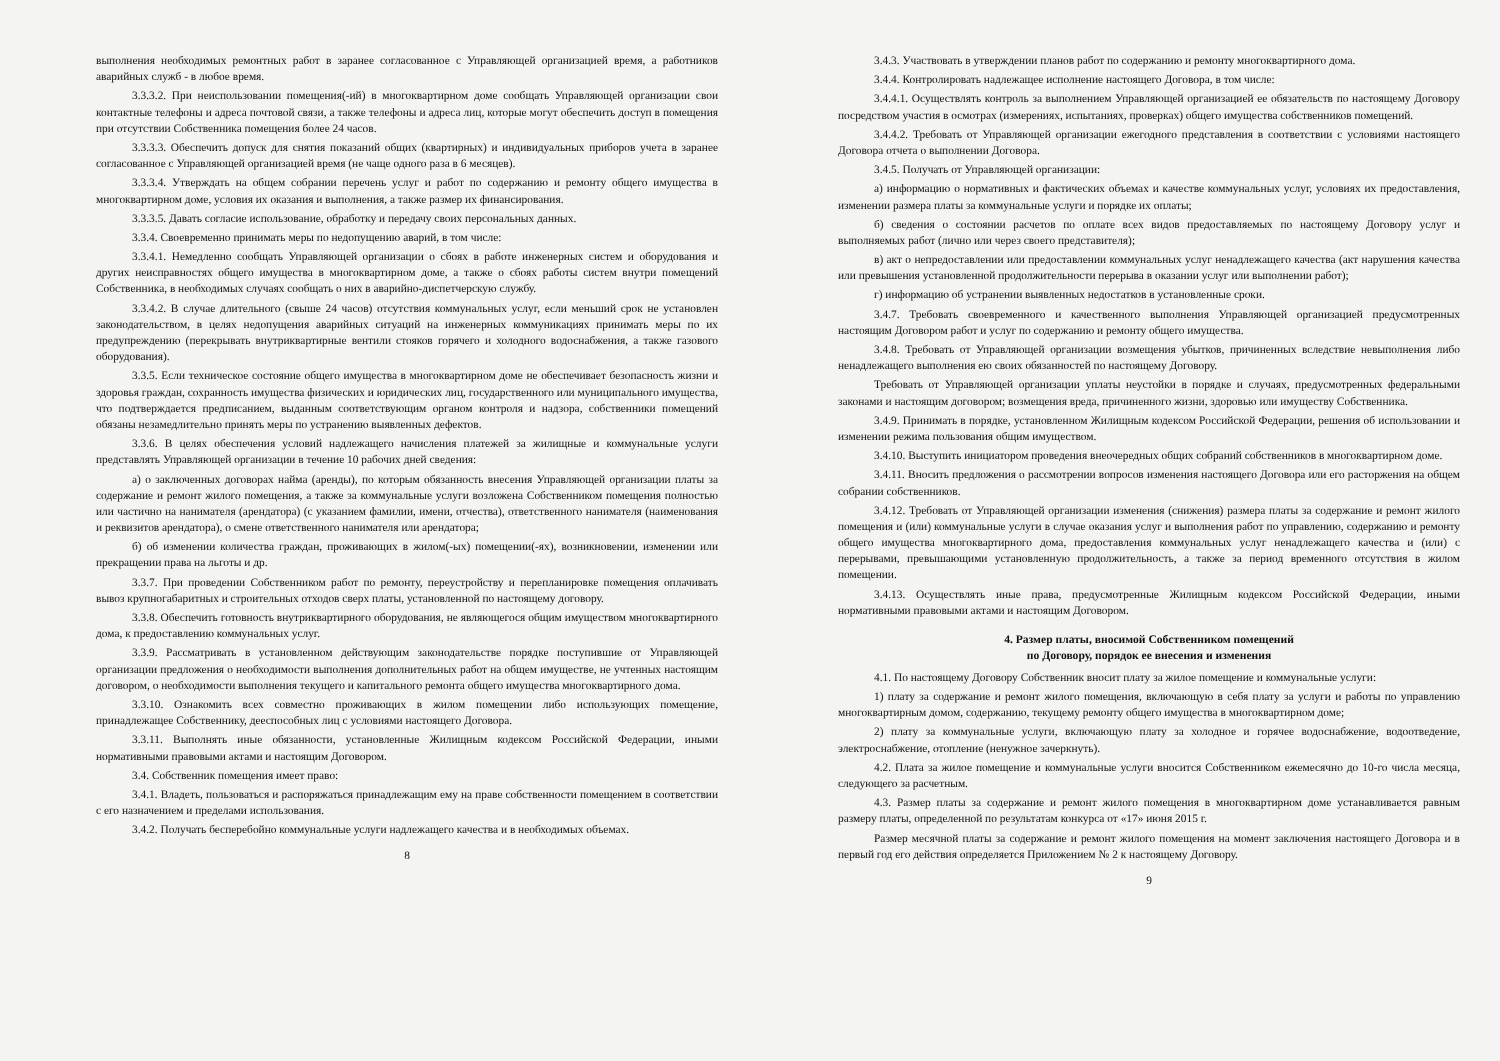выполнения необходимых ремонтных работ в заранее согласованное с Управляющей организацией время, а работников аварийных служб - в любое время.
3.3.3.2. При неиспользовании помещения(-ий) в многоквартирном доме сообщать Управляющей организации свои контактные телефоны и адреса почтовой связи, а также телефоны и адреса лиц, которые могут обеспечить доступ в помещения при отсутствии Собственника помещения более 24 часов.
3.3.3.3. Обеспечить допуск для снятия показаний общих (квартирных) и индивидуальных приборов учета в заранее согласованное с Управляющей организацией время (не чаще одного раза в 6 месяцев).
3.3.3.4. Утверждать на общем собрании перечень услуг и работ по содержанию и ремонту общего имущества в многоквартирном доме, условия их оказания и выполнения, а также размер их финансирования.
3.3.3.5. Давать согласие использование, обработку и передачу своих персональных данных.
3.3.4. Своевременно принимать меры по недопущению аварий, в том числе:
3.3.4.1. Немедленно сообщать Управляющей организации о сбоях в работе инженерных систем и оборудования и других неисправностях общего имущества в многоквартирном доме, а также о сбоях работы систем внутри помещений Собственника, в необходимых случаях сообщать о них в аварийно-диспетчерскую службу.
3.3.4.2. В случае длительного (свыше 24 часов) отсутствия коммунальных услуг, если меньший срок не установлен законодательством, в целях недопущения аварийных ситуаций на инженерных коммуникациях принимать меры по их предупреждению (перекрывать внутриквартирные вентили стояков горячего и холодного водоснабжения, а также газового оборудования).
3.3.5. Если техническое состояние общего имущества в многоквартирном доме не обеспечивает безопасность жизни и здоровья граждан, сохранность имущества физических и юридических лиц, государственного или муниципального имущества, что подтверждается предписанием, выданным соответствующим органом контроля и надзора, собственники помещений обязаны незамедлительно принять меры по устранению выявленных дефектов.
3.3.6. В целях обеспечения условий надлежащего начисления платежей за жилищные и коммунальные услуги представлять Управляющей организации в течение 10 рабочих дней сведения:
а) о заключенных договорах найма (аренды), по которым обязанность внесения Управляющей организации платы за содержание и ремонт жилого помещения, а также за коммунальные услуги возложена Собственником помещения полностью или частично на нанимателя (арендатора) (с указанием фамилии, имени, отчества), ответственного нанимателя (наименования и реквизитов арендатора), о смене ответственного нанимателя или арендатора;
б) об изменении количества граждан, проживающих в жилом(-ых) помещении(-ях), возникновении, изменении или прекращении права на льготы и др.
3.3.7. При проведении Собственником работ по ремонту, переустройству и перепланировке помещения оплачивать вывоз крупногабаритных и строительных отходов сверх платы, установленной по настоящему договору.
3.3.8. Обеспечить готовность внутриквартирного оборудования, не являющегося общим имуществом многоквартирного дома, к предоставлению коммунальных услуг.
3.3.9. Рассматривать в установленном действующим законодательстве порядке поступившие от Управляющей организации предложения о необходимости выполнения дополнительных работ на общем имуществе, не учтенных настоящим договором, о необходимости выполнения текущего и капитального ремонта общего имущества многоквартирного дома.
3.3.10. Ознакомить всех совместно проживающих в жилом помещении либо использующих помещение, принадлежащее Собственнику, дееспособных лиц с условиями настоящего Договора.
3.3.11. Выполнять иные обязанности, установленные Жилищным кодексом Российской Федерации, иными нормативными правовыми актами и настоящим Договором.
3.4. Собственник помещения имеет право:
3.4.1. Владеть, пользоваться и распоряжаться принадлежащим ему на праве собственности помещением в соответствии с его назначением и пределами использования.
3.4.2. Получать бесперебойно коммунальные услуги надлежащего качества и в необходимых объемах.
8
3.4.3. Участвовать в утверждении планов работ по содержанию и ремонту многоквартирного дома.
3.4.4. Контролировать надлежащее исполнение настоящего Договора, в том числе:
3.4.4.1. Осуществлять контроль за выполнением Управляющей организацией ее обязательств по настоящему Договору посредством участия в осмотрах (измерениях, испытаниях, проверках) общего имущества собственников помещений.
3.4.4.2. Требовать от Управляющей организации ежегодного представления в соответствии с условиями настоящего Договора отчета о выполнении Договора.
3.4.5. Получать от Управляющей организации:
а) информацию о нормативных и фактических объемах и качестве коммунальных услуг, условиях их предоставления, изменении размера платы за коммунальные услуги и порядке их оплаты;
б) сведения о состоянии расчетов по оплате всех видов предоставляемых по настоящему Договору услуг и выполняемых работ (лично или через своего представителя);
в) акт о непредоставлении или предоставлении коммунальных услуг ненадлежащего качества (акт нарушения качества или превышения установленной продолжительности перерыва в оказании услуг или выполнении работ);
г) информацию об устранении выявленных недостатков в установленные сроки.
3.4.7. Требовать своевременного и качественного выполнения Управляющей организацией предусмотренных настоящим Договором работ и услуг по содержанию и ремонту общего имущества.
3.4.8. Требовать от Управляющей организации возмещения убытков, причиненных вследствие невыполнения либо ненадлежащего выполнения ею своих обязанностей по настоящему Договору.
Требовать от Управляющей организации уплаты неустойки в порядке и случаях, предусмотренных федеральными законами и настоящим договором; возмещения вреда, причиненного жизни, здоровью или имуществу Собственника.
3.4.9. Принимать в порядке, установленном Жилищным кодексом Российской Федерации, решения об использовании и изменении режима пользования общим имуществом.
3.4.10. Выступить инициатором проведения внеочередных общих собраний собственников в многоквартирном доме.
3.4.11. Вносить предложения о рассмотрении вопросов изменения настоящего Договора или его расторжения на общем собрании собственников.
3.4.12. Требовать от Управляющей организации изменения (снижения) размера платы за содержание и ремонт жилого помещения и (или) коммунальные услуги в случае оказания услуг и выполнения работ по управлению, содержанию и ремонту общего имущества многоквартирного дома, предоставления коммунальных услуг ненадлежащего качества и (или) с перерывами, превышающими установленную продолжительность, а также за период временного отсутствия в жилом помещении.
3.4.13. Осуществлять иные права, предусмотренные Жилищным кодексом Российской Федерации, иными нормативными правовыми актами и настоящим Договором.
4. Размер платы, вносимой Собственником помещений
по Договору, порядок ее внесения и изменения
4.1. По настоящему Договору Собственник вносит плату за жилое помещение и коммунальные услуги:
1) плату за содержание и ремонт жилого помещения, включающую в себя плату за услуги и работы по управлению многоквартирным домом, содержанию, текущему ремонту общего имущества в многоквартирном доме;
2) плату за коммунальные услуги, включающую плату за холодное и горячее водоснабжение, водоотведение, электроснабжение, отопление (ненужное зачеркнуть).
4.2. Плата за жилое помещение и коммунальные услуги вносится Собственником ежемесячно до 10-го числа месяца, следующего за расчетным.
4.3. Размер платы за содержание и ремонт жилого помещения в многоквартирном доме устанавливается равным размеру платы, определенной по результатам конкурса от «17» июня 2015 г.
Размер месячной платы за содержание и ремонт жилого помещения на момент заключения настоящего Договора и в первый год его действия определяется Приложением № 2 к настоящему Договору.
9